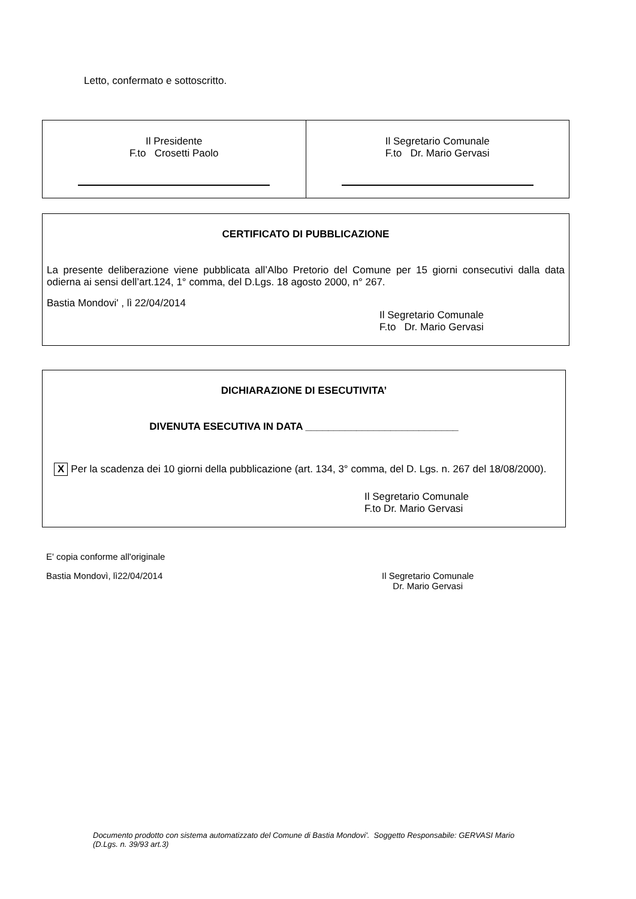Letto, confermato e sottoscritto.
| Il Presidente F.to Crosetti Paolo | Il Segretario Comunale F.to Dr. Mario Gervasi |
CERTIFICATO DI PUBBLICAZIONE
La presente deliberazione viene pubblicata all’Albo Pretorio del Comune per 15 giorni consecutivi dalla data odierna ai sensi dell’art.124, 1° comma, del D.Lgs. 18 agosto 2000, n° 267.
Bastia Mondovi' , lì 22/04/2014
Il Segretario Comunale
F.to Dr. Mario Gervasi
DICHIARAZIONE DI ESECUTIVITA’
DIVENUTA ESECUTIVA IN DATA ___________________________
X Per la scadenza dei 10 giorni della pubblicazione (art. 134, 3° comma, del D. Lgs. n. 267 del 18/08/2000).
Il Segretario Comunale
F.to Dr. Mario Gervasi
E' copia conforme all'originale
Bastia Mondovì, lì22/04/2014 Il Segretario Comunale
Dr. Mario Gervasi
Documento prodotto con sistema automatizzato del Comune di Bastia Mondovi'. Soggetto Responsabile: GERVASI Mario
(D.Lgs. n. 39/93 art.3)